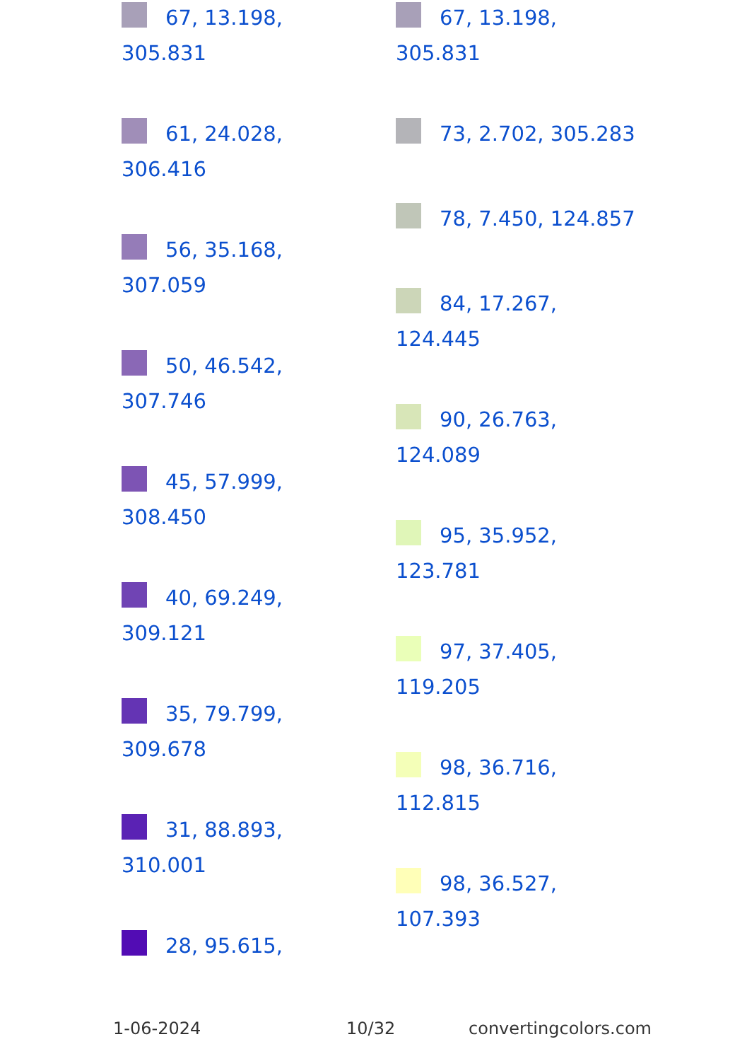67, 13.198, 305.831
61, 24.028, 306.416
56, 35.168, 307.059
50, 46.542, 307.746
45, 57.999, 308.450
40, 69.249, 309.121
35, 79.799, 309.678
31, 88.893, 310.001
28, 95.615,
67, 13.198, 305.831
73, 2.702, 305.283
78, 7.450, 124.857
84, 17.267, 124.445
90, 26.763, 124.089
95, 35.952, 123.781
97, 37.405, 119.205
98, 36.716, 112.815
98, 36.527, 107.393
1-06-2024 10/32 convertingcolors.com